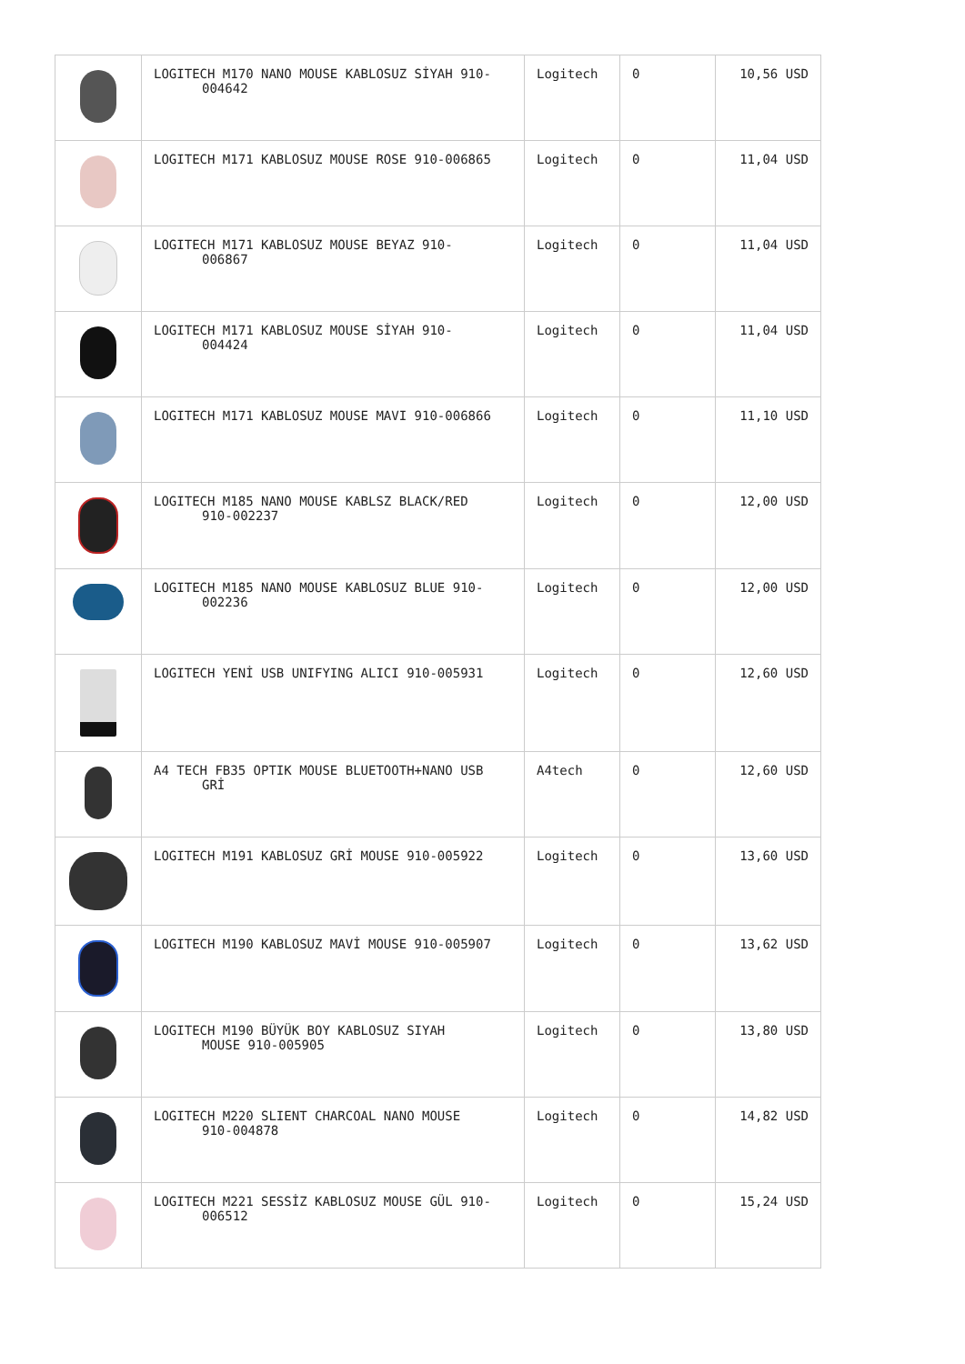| | LOGITECH M170 NANO MOUSE KABLOSUZ SİYAH 910- 004642 | Logitech | 0 | 10,56 USD |
| | LOGITECH M171 KABLOSUZ MOUSE ROSE 910-006865 | Logitech | 0 | 11,04 USD |
| | LOGITECH M171 KABLOSUZ MOUSE BEYAZ 910- 006867 | Logitech | 0 | 11,04 USD |
| | LOGITECH M171 KABLOSUZ MOUSE SİYAH 910- 004424 | Logitech | 0 | 11,04 USD |
| | LOGITECH M171 KABLOSUZ MOUSE MAVI 910-006866 | Logitech | 0 | 11,10 USD |
| | LOGITECH M185 NANO MOUSE KABLSZ BLACK/RED 910-002237 | Logitech | 0 | 12,00 USD |
| | LOGITECH M185 NANO MOUSE KABLOSUZ BLUE 910- 002236 | Logitech | 0 | 12,00 USD |
| | LOGITECH YENİ USB UNIFYING ALICI 910-005931 | Logitech | 0 | 12,60 USD |
| | A4 TECH FB35 OPTIK MOUSE BLUETOOTH+NANO USB GRİ | A4tech | 0 | 12,60 USD |
| | LOGITECH M191 KABLOSUZ GRİ MOUSE 910-005922 | Logitech | 0 | 13,60 USD |
| | LOGITECH M190 KABLOSUZ MAVİ MOUSE 910-005907 | Logitech | 0 | 13,62 USD |
| | LOGITECH M190 BÜYÜK BOY KABLOSUZ SIYAH MOUSE 910-005905 | Logitech | 0 | 13,80 USD |
| | LOGITECH M220 SLIENT CHARCOAL NANO MOUSE 910-004878 | Logitech | 0 | 14,82 USD |
| | LOGITECH M221 SESSİZ KABLOSUZ MOUSE GÜL 910- 006512 | Logitech | 0 | 15,24 USD |